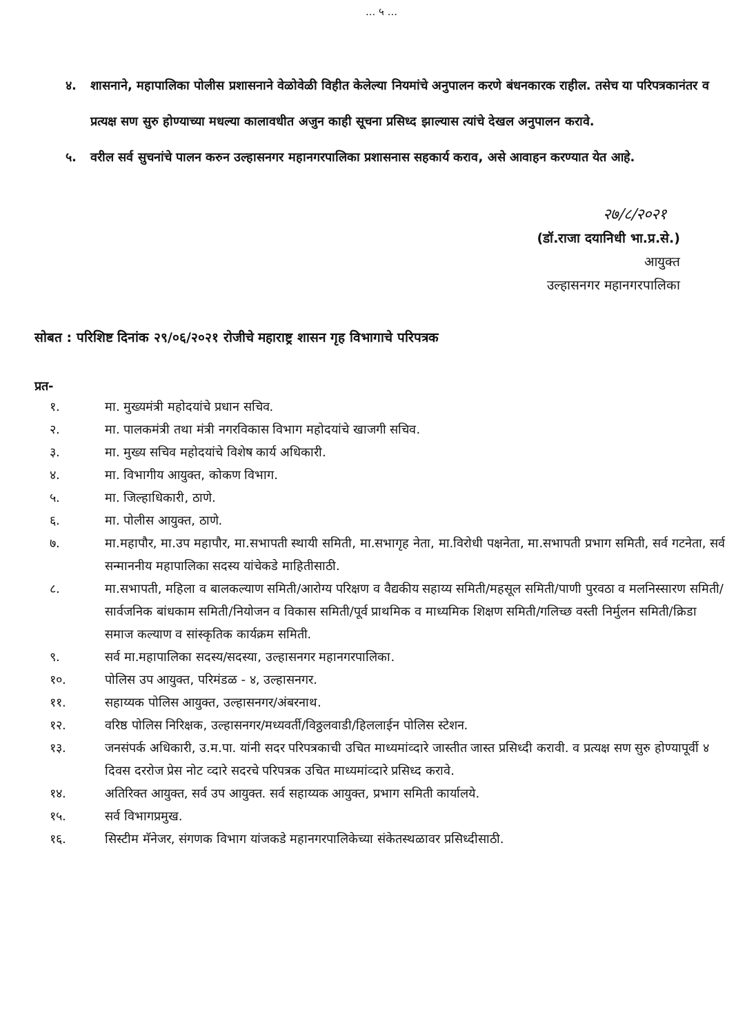... ५ ...
४. शासनाने, महापालिका पोलीस प्रशासनाने वेळोवेळी विहीत केलेल्या नियमांचे अनुपालन करणे बंधनकारक राहील. तसेच या परिपत्रकानंतर व प्रत्यक्ष सण सुरु होण्याच्या मधल्या कालावधीत अजुन काही सूचना प्रसिध्द झाल्यास त्यांचे देखल अनुपालन करावे.
५. वरील सर्व सुचनांचे पालन करुन उल्हासनगर महानगरपालिका प्रशासनास सहकार्य कराव, असे आवाहन करण्यात येत आहे.
२७/८/२०२१
(डॉ.राजा दयानिधी भा.प्र.से.)
आयुक्त
उल्हासनगर महानगरपालिका
सोबत : परिशिष्ट दिनांक २९/०६/२०२१ रोजीचे महाराष्ट्र शासन गृह विभागाचे परिपत्रक
प्रत-
१. मा. मुख्यमंत्री महोदयांचे प्रधान सचिव.
२. मा. पालकमंत्री तथा मंत्री नगरविकास विभाग महोदयांचे खाजगी सचिव.
३. मा. मुख्य सचिव महोदयांचे विशेष कार्य अधिकारी.
४. मा. विभागीय आयुक्त, कोकण विभाग.
५. मा. जिल्हाधिकारी, ठाणे.
६. मा. पोलीस आयुक्त, ठाणे.
७. मा.महापौर, मा.उप महापौर, मा.सभापती स्थायी समिती, मा.सभागृह नेता, मा.विरोधी पक्षनेता, मा.सभापती प्रभाग समिती, सर्व गटनेता, सर्व सन्माननीय महापालिका सदस्य यांचेकडे माहितीसाठी.
८. मा.सभापती, महिला व बालकल्याण समिती/आरोग्य परिक्षण व वैद्यकीय सहाय्य समिती/महसूल समिती/पाणी पुरवठा व मलनिस्सारण समिती/सार्वजनिक बांधकाम समिती/नियोजन व विकास समिती/पूर्व प्राथमिक व माध्यमिक शिक्षण समिती/गलिच्छ वस्ती निर्मुलन समिती/क्रिडा समाज कल्याण व सांस्कृतिक कार्यक्रम समिती.
९. सर्व मा.महापालिका सदस्य/सदस्या, उल्हासनगर महानगरपालिका.
१०. पोलिस उप आयुक्त, परिमंडळ - ४, उल्हासनगर.
११. सहाय्यक पोलिस आयुक्त, उल्हासनगर/अंबरनाथ.
१२. वरिष्ठ पोलिस निरिक्षक, उल्हासनगर/मध्यवर्ती/विठ्ठलवाडी/हिललाईन पोलिस स्टेशन.
१३. जनसंपर्क अधिकारी, उ.म.पा. यांनी सदर परिपत्रकाची उचित माध्यमांव्दारे जास्तीत जास्त प्रसिध्दी करावी. व प्रत्यक्ष सण सुरु होण्यापूर्वी ४ दिवस दररोज प्रेस नोट व्दारे सदरचे परिपत्रक उचित माध्यमांव्दारे प्रसिध्द करावे.
१४. अतिरिक्त आयुक्त, सर्व उप आयुक्त. सर्व सहाय्यक आयुक्त, प्रभाग समिती कार्यालये.
१५. सर्व विभागप्रमुख.
१६. सिस्टीम मॅनेजर, संगणक विभाग यांजकडे महानगरपालिकेच्या संकेतस्थळावर प्रसिध्दीसाठी.